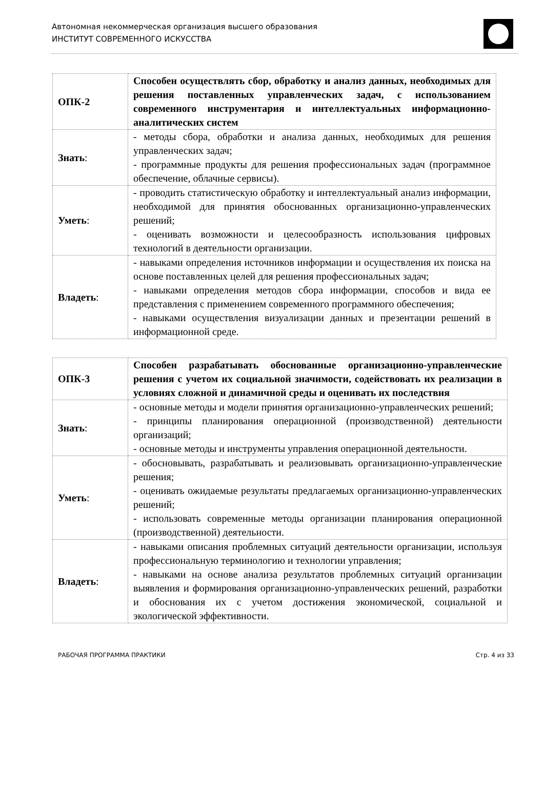Автономная некоммерческая организация высшего образования
ИНСТИТУТ СОВРЕМЕННОГО ИСКУССТВА
| ОПК-2 | Способен осуществлять сбор, обработку и анализ данных, необходимых для решения поставленных управленческих задач, с использованием современного инструментария и интеллектуальных информационно-аналитических систем |
| Знать : | - методы сбора, обработки и анализа данных, необходимых для решения управленческих задач; - программные продукты для решения профессиональных задач (программное обеспечение, облачные сервисы). |
| Уметь : | - проводить статистическую обработку и интеллектуальный анализ информации, необходимой для принятия обоснованных организационно-управленческих решений; - оценивать возможности и целесообразность использования цифровых технологий в деятельности организации. |
| Владеть : | - навыками определения источников информации и осуществления их поиска на основе поставленных целей для решения профессиональных задач; - навыками определения методов сбора информации, способов и вида ее представления с применением современного программного обеспечения; - навыками осуществления визуализации данных и презентации решений в информационной среде. |
| ОПК-3 | Способен разрабатывать обоснованные организационно-управленческие решения с учетом их социальной значимости, содействовать их реализации в условиях сложной и динамичной среды и оценивать их последствия |
| Знать : | - основные методы и модели принятия организационно-управленческих решений; - принципы планирования операционной (производственной) деятельности организаций; - основные методы и инструменты управления операционной деятельности. |
| Уметь : | - обосновывать, разрабатывать и реализовывать организационно-управленческие решения; - оценивать ожидаемые результаты предлагаемых организационно-управленческих решений; - использовать современные методы организации планирования операционной (производственной) деятельности. |
| Владеть : | - навыками описания проблемных ситуаций деятельности организации, используя профессиональную терминологию и технологии управления; - навыками на основе анализа результатов проблемных ситуаций организации выявления и формирования организационно-управленческих решений, разработки и обоснования их с учетом достижения экономической, социальной и экологической эффективности. |
РАБОЧАЯ ПРОГРАММА ПРАКТИКИ Стр. 4 из 33